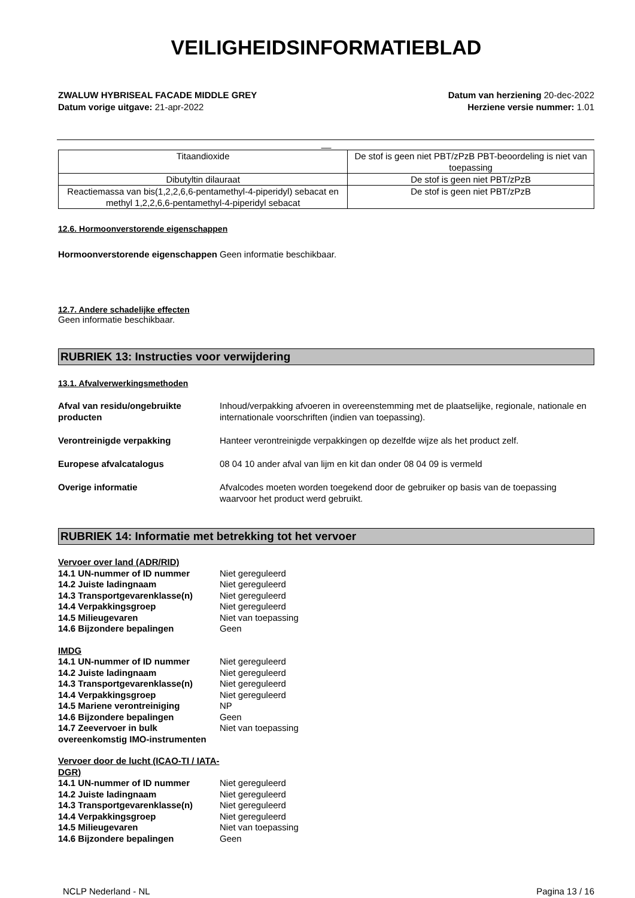VEILIGHEIDSINFORMATIEBLAD
ZWALUW HYBRISEAL FACADE MIDDLE GREY
Datum vorige uitgave: 21-apr-2022
Datum van herziening 20-dec-2022
Herziene versie nummer: 1.01
__
| Titaandioxide | De stof is geen niet PBT/zPzB PBT-beoordeling is niet van toepassing |
| Dibutyltin dilauraat | De stof is geen niet PBT/zPzB |
| Reactiemassa van bis(1,2,2,6,6-pentamethyl-4-piperidyl) sebacat en methyl 1,2,2,6,6-pentamethyl-4-piperidyl sebacat | De stof is geen niet PBT/zPzB |
12.6. Hormoonverstorende eigenschappen
Hormoonverstorende eigenschappen
Geen informatie beschikbaar.
12.7. Andere schadelijke effecten
Geen informatie beschikbaar.
RUBRIEK 13: Instructies voor verwijdering
13.1. Afvalverwerkingsmethoden
Afval van residu/ongebruikte producten
Inhoud/verpakking afvoeren in overeenstemming met de plaatselijke, regionale, nationale en internationale voorschriften (indien van toepassing).
Verontreinigde verpakking Hanteer verontreinigde verpakkingen op dezelfde wijze als het product zelf.
Europese afvalcatalogus 08 04 10 ander afval van lijm en kit dan onder 08 04 09 is vermeld
Overige informatie Afvalcodes moeten worden toegekend door de gebruiker op basis van de toepassing waarvoor het product werd gebruikt.
RUBRIEK 14: Informatie met betrekking tot het vervoer
Vervoer over land (ADR/RID)
14.1 UN-nummer of ID nummer Niet gereguleerd
14.2 Juiste ladingnaam Niet gereguleerd
14.3 Transportgevarenklasse(n) Niet gereguleerd
14.4 Verpakkingsgroep Niet gereguleerd
14.5 Milieugevaren Niet van toepassing
14.6 Bijzondere bepalingen Geen
IMDG
14.1 UN-nummer of ID nummer Niet gereguleerd
14.2 Juiste ladingnaam Niet gereguleerd
14.3 Transportgevarenklasse(n) Niet gereguleerd
14.4 Verpakkingsgroep Niet gereguleerd
14.5 Mariene verontreiniging NP
14.6 Bijzondere bepalingen Geen
14.7 Zeevervoer in bulk overeenkomstig IMO-instrumenten Niet van toepassing
Vervoer door de lucht (ICAO-TI / IATA-DGR)
14.1 UN-nummer of ID nummer Niet gereguleerd
14.2 Juiste ladingnaam Niet gereguleerd
14.3 Transportgevarenklasse(n) Niet gereguleerd
14.4 Verpakkingsgroep Niet gereguleerd
14.5 Milieugevaren Niet van toepassing
14.6 Bijzondere bepalingen Geen
NCLP Nederland - NL Pagina 13 / 16